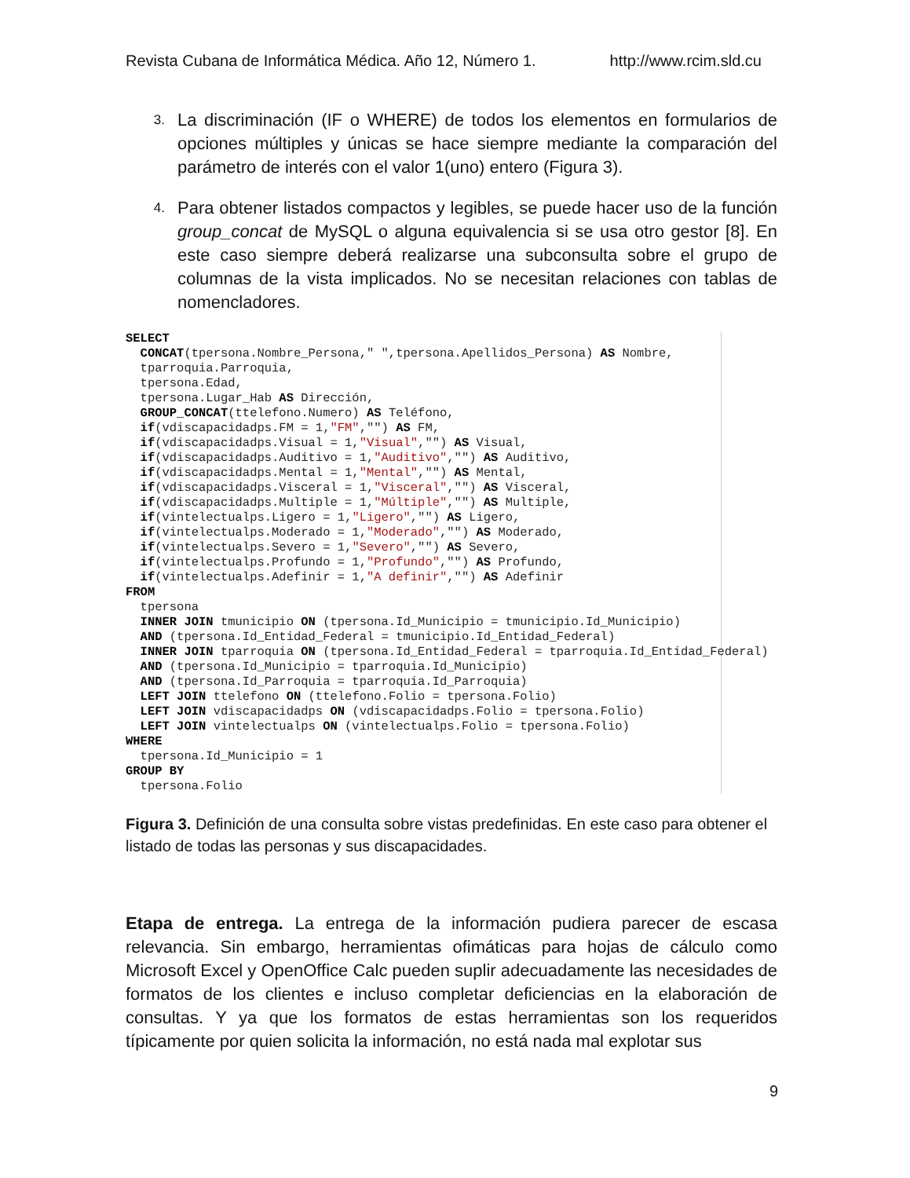Revista Cubana de Informática Médica. Año 12, Número 1. http://www.rcim.sld.cu
3. La discriminación (IF o WHERE) de todos los elementos en formularios de opciones múltiples y únicas se hace siempre mediante la comparación del parámetro de interés con el valor 1(uno) entero (Figura 3).
4. Para obtener listados compactos y legibles, se puede hacer uso de la función group_concat de MySQL o alguna equivalencia si se usa otro gestor [8]. En este caso siempre deberá realizarse una subconsulta sobre el grupo de columnas de la vista implicados. No se necesitan relaciones con tablas de nomencladores.
SELECT
  CONCAT(tpersona.Nombre_Persona," ",tpersona.Apellidos_Persona) AS Nombre,
  tparroquia.Parroquia,
  tpersona.Edad,
  tpersona.Lugar_Hab AS Dirección,
  GROUP_CONCAT(ttelefono.Numero) AS Teléfono,
  if(vdiscapacidadps.FM = 1,"FM","") AS FM,
  if(vdiscapacidadps.Visual = 1,"Visual","") AS Visual,
  if(vdiscapacidadps.Auditivo = 1,"Auditivo","") AS Auditivo,
  if(vdiscapacidadps.Mental = 1,"Mental","") AS Mental,
  if(vdiscapacidadps.Visceral = 1,"Visceral","") AS Visceral,
  if(vdiscapacidadps.Multiple = 1,"Múltiple","") AS Multiple,
  if(vintelectualps.Ligero = 1,"Ligero","") AS Ligero,
  if(vintelectualps.Moderado = 1,"Moderado","") AS Moderado,
  if(vintelectualps.Severo = 1,"Severo","") AS Severo,
  if(vintelectualps.Profundo = 1,"Profundo","") AS Profundo,
  if(vintelectualps.Adefinir = 1,"A definir","") AS Adefinir
FROM
  tpersona
  INNER JOIN tmunicipio ON (tpersona.Id_Municipio = tmunicipio.Id_Municipio)
  AND (tpersona.Id_Entidad_Federal = tmunicipio.Id_Entidad_Federal)
  INNER JOIN tparroquia ON (tpersona.Id_Entidad_Federal = tparroquia.Id_Entidad_Federal)
  AND (tpersona.Id_Municipio = tparroquia.Id_Municipio)
  AND (tpersona.Id_Parroquia = tparroquia.Id_Parroquia)
  LEFT JOIN ttelefono ON (ttelefono.Folio = tpersona.Folio)
  LEFT JOIN vdiscapacidadps ON (vdiscapacidadps.Folio = tpersona.Folio)
  LEFT JOIN vintelectualps ON (vintelectualps.Folio = tpersona.Folio)
WHERE
  tpersona.Id_Municipio = 1
GROUP BY
  tpersona.Folio
Figura 3. Definición de una consulta sobre vistas predefinidas. En este caso para obtener el listado de todas las personas y sus discapacidades.
Etapa de entrega. La entrega de la información pudiera parecer de escasa relevancia. Sin embargo, herramientas ofimáticas para hojas de cálculo como Microsoft Excel y OpenOffice Calc pueden suplir adecuadamente las necesidades de formatos de los clientes e incluso completar deficiencias en la elaboración de consultas. Y ya que los formatos de estas herramientas son los requeridos típicamente por quien solicita la información, no está nada mal explotar sus
9